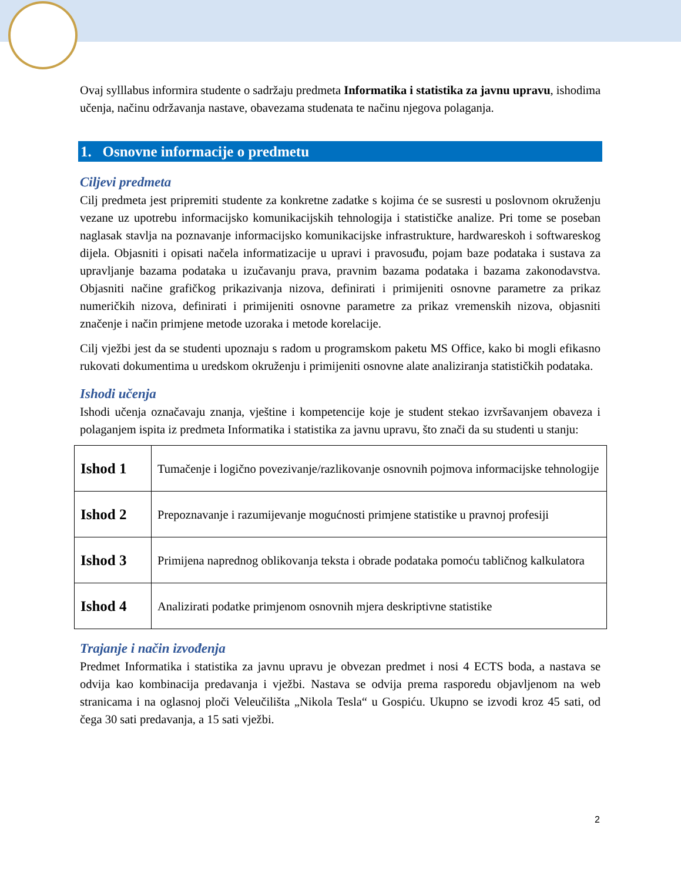Ovaj sylllabus informira studente o sadržaju predmeta Informatika i statistika za javnu upravu, ishodima učenja, načinu održavanja nastave, obavezama studenata te načinu njegova polaganja.
1. Osnovne informacije o predmetu
Ciljevi predmeta
Cilj predmeta jest pripremiti studente za konkretne zadatke s kojima će se susresti u poslovnom okruženju vezane uz upotrebu informacijsko komunikacijskih tehnologija i statističke analize. Pri tome se poseban naglasak stavlja na poznavanje informacijsko komunikacijske infrastrukture, hardwareskoh i softwareskog dijela. Objasniti i opisati načela informatizacije u upravi i pravosuđu, pojam baze podataka i sustava za upravljanje bazama podataka u izučavanju prava, pravnim bazama podataka i bazama zakonodavstva. Objasniti načine grafičkog prikazivanja nizova, definirati i primijeniti osnovne parametre za prikaz numeričkih nizova, definirati i primijeniti osnovne parametre za prikaz vremenskih nizova, objasniti značenje i način primjene metode uzoraka i metode korelacije.
Cilj vježbi jest da se studenti upoznaju s radom u programskom paketu MS Office, kako bi mogli efikasno rukovati dokumentima u uredskom okruženju i primijeniti osnovne alate analiziranja statističkih podataka.
Ishodi učenja
Ishodi učenja označavaju znanja, vještine i kompetencije koje je student stekao izvršavanjem obaveza i polaganjem ispita iz predmeta Informatika i statistika za javnu upravu, što znači da su studenti u stanju:
| Ishod 1 | Tumačenje i logično povezivanje/razlikovanje osnovnih pojmova informacijske tehnologije |
| Ishod 2 | Prepoznavanje i razumijevanje mogućnosti primjene statistike u pravnoj profesiji |
| Ishod 3 | Primijena naprednog oblikovanja teksta i obrade podataka pomoću tabličnog kalkulatora |
| Ishod 4 | Analizirati podatke primjenom osnovnih mjera deskriptivne statistike |
Trajanje i način izvođenja
Predmet Informatika i statistika za javnu upravu je obvezan predmet i nosi 4 ECTS boda, a nastava se odvija kao kombinacija predavanja i vježbi. Nastava se odvija prema rasporedu objavljenom na web stranicama i na oglasnoj ploči Veleučilišta „Nikola Tesla“ u Gospiću. Ukupno se izvodi kroz 45 sati, od čega 30 sati predavanja, a 15 sati vježbi.
2